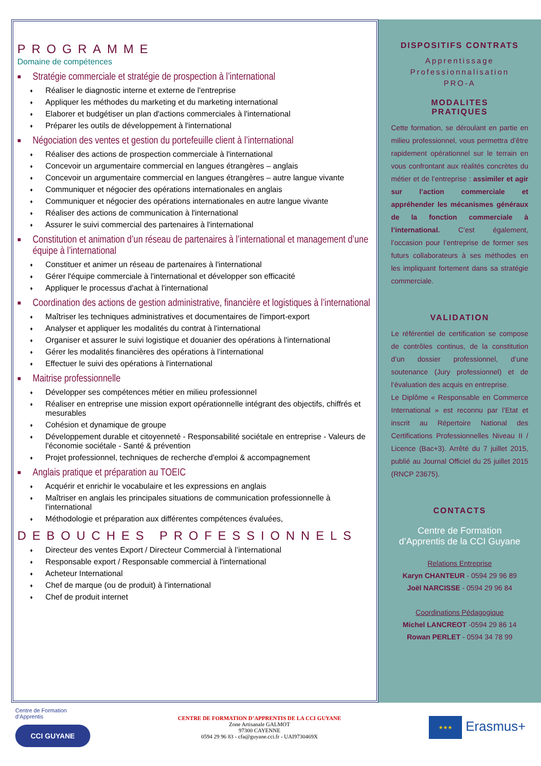PROGRAMME
Domaine de compétences
■ Stratégie commerciale et stratégie de prospection à l’international
♦ Réaliser le diagnostic interne et externe de l'entreprise
♦ Appliquer les méthodes du marketing et du marketing international
♦ Elaborer et budgétiser un plan d'actions commerciales à l'international
♦ Préparer les outils de développement à l'international
■ Négociation des ventes et gestion du portefeuille client à l’international
♦ Réaliser des actions de prospection commerciale à l'international
♦ Concevoir un argumentaire commercial en langues étrangères – anglais
♦ Concevoir un argumentaire commercial en langues étrangères – autre langue vivante
♦ Communiquer et négocier des opérations internationales en anglais
♦ Communiquer et négocier des opérations internationales en autre langue vivante
♦ Réaliser des actions de communication à l'international
♦ Assurer le suivi commercial des partenaires à l'international
■ Constitution et animation d’un réseau de partenaires à l’international et management d’une équipe à l’international
♦ Constituer et animer un réseau de partenaires à l'international
♦ Gérer l'équipe commerciale à l'international et développer son efficacité
♦ Appliquer le processus d'achat à l'international
■ Coordination des actions de gestion administrative, financière et logistiques à l’international
♦ Maîtriser les techniques administratives et documentaires de l'import-export
♦ Analyser et appliquer les modalités du contrat à l'international
♦ Organiser et assurer le suivi logistique et douanier des opérations à l'international
♦ Gérer les modalités financières des opérations à l'international
♦ Effectuer le suivi des opérations à l'international
■ Maitrise professionnelle
♦ Développer ses compétences métier en milieu professionnel
♦ Réaliser en entreprise une mission export opérationnelle intégrant des objectifs, chiffrés et mesurables
♦ Cohésion et dynamique de groupe
♦ Développement durable et citoyenneté - Responsabilité sociétale en entreprise - Valeurs de l'économie sociétale - Santé & prévention
♦ Projet professionnel, techniques de recherche d'emploi & accompagnement
■ Anglais pratique et préparation au TOEIC
♦ Acquérir et enrichir le vocabulaire et les expressions en anglais
♦ Maîtriser en anglais les principales situations de communication professionnelle à l'international
♦ Méthodologie et préparation aux différentes compétences évaluées,
DEBOUCHES PROFESSIONNELS
♦ Directeur des ventes Export / Directeur Commercial à l’international
♦ Responsable export / Responsable commercial à l'international
♦ Acheteur International
♦ Chef de marque (ou de produit) à l'international
♦ Chef de produit internet
DISPOSITIFS CONTRATS
Apprentissage
Professionnalisation
PRO-A
MODALITES
PRATIQUES
Cette formation, se déroulant en partie en milieu professionnel, vous permettra d’être rapidement opérationnel sur le terrain en vous confrontant aux réalités concrètes du métier et de l’entreprise : assimiler et agir sur l’action commerciale et appréhender les mécanismes généraux de la fonction commerciale à l’international. C’est également, l’occasion pour l’entreprise de former ses futurs collaborateurs à ses méthodes en les impliquant fortement dans sa stratégie commerciale.
VALIDATION
Le référentiel de certification se compose de contrôles continus, de la constitution d’un dossier professionnel, d’une soutenance (Jury professionnel) et de l’évaluation des acquis en entreprise.
Le Diplôme « Responsable en Commerce International » est reconnu par l’Etat et inscrit au Répertoire National des Certifications Professionnelles Niveau II / Licence (Bac+3). Arrêté du 7 juillet 2015, publié au Journal Officiel du 25 juillet 2015 (RNCP 23675).
CONTACTS
Centre de Formation
d’Apprentis de la CCI Guyane
Relations Entreprise
Karyn CHANTEUR - 0594 29 96 89
Joël NARCISSE - 0594 29 96 84
Coordinations Pédagogique
Michel LANCREOT -0594 29 86 14
Rowan PERLET - 0594 34 78 99
Centre de Formation
d’Apprentis
CCI GUYANE
CENTRE DE FORMATION D’APPRENTIS DE LA CCI GUYANE
Zone Artisanale GALMOT
97300 CAYENNE
0594 29 96 83 - cfa@guyane.cci.fr - UAI9730469X
★★★ Erasmus+